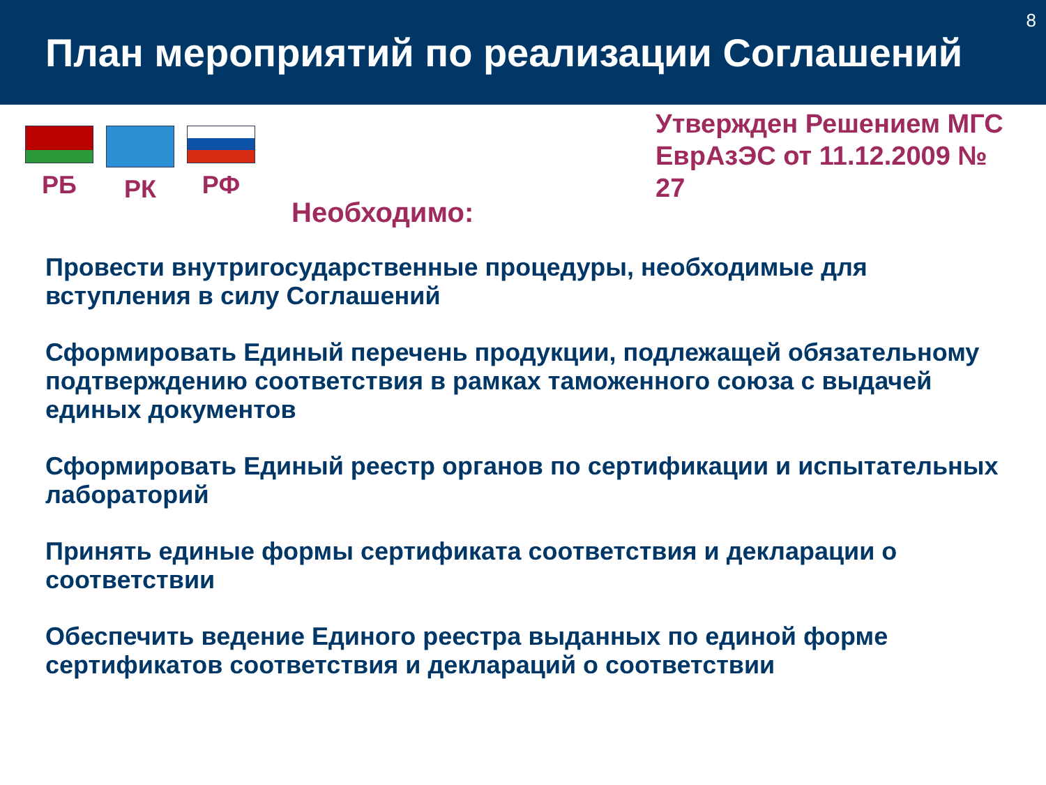План мероприятий по реализации Соглашений
8
РБ РК РФ
Утвержден Решением МГС ЕврАзЭС от 11.12.2009 № 27
Необходимо:
Провести внутригосударственные процедуры, необходимые для вступления в силу Соглашений
Сформировать Единый перечень продукции, подлежащей обязательному подтверждению соответствия в рамках таможенного союза с выдачей единых документов
Сформировать Единый реестр органов по сертификации и испытательных лабораторий
Принять единые формы сертификата соответствия и декларации о соответствии
Обеспечить ведение Единого реестра выданных по единой форме сертификатов соответствия и деклараций о соответствии